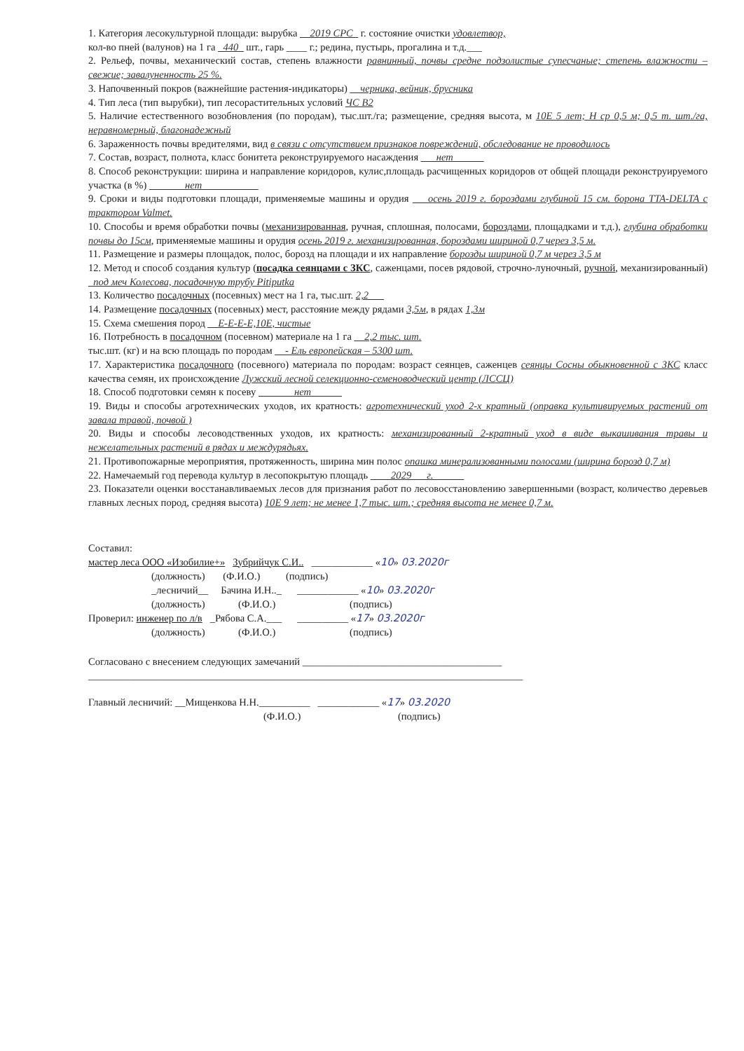1. Категория лесокультурной площади: вырубка __2019 СРС_ г. состояние очистки удовлетвор,
кол-во пней (валунов) на 1 га _440_ шт., гарь ____ г.; редина, пустырь, прогалина и т.д.___
2. Рельеф, почвы, механический состав, степень влажности равнинный, почвы средне подзолистые супесчаные; степень влажности – свежие; завалуненность 25 %.
3. Напочвенный покров (важнейшие растения-индикаторы) __черника, вейник, брусника
4. Тип леса (тип вырубки), тип лесорастительных условий ЧС В2
5. Наличие естественного возобновления (по породам), тыс.шт./га; размещение, средняя высота, м 10Е 5 лет; Н ср 0,5 м; 0,5 т. шт./га, неравномерный, благонадежный
6. Зараженность почвы вредителями, вид в связи с отсутствием признаков повреждений, обследование не проводилось
7. Состав, возраст, полнота, класс бонитета реконструируемого насаждения ___нет______
8. Способ реконструкции: ширина и направление коридоров, кулис,площадь расчищенных коридоров от общей площади реконструируемого участка (в %) _______нет___________
9. Сроки и виды подготовки площади, применяемые машины и орудия ___осень 2019 г. бороздами глубиной 15 см. борона TTA-DELTA с трактором Valmet.
10. Способы и время обработки почвы (механизированная, ручная, сплошная, полосами, бороздами, площадками и т.д.), глубина обработки почвы до 15см, применяемые машины и орудия осень 2019 г. механизированная, бороздами шириной 0,7 через 3,5 м.
11. Размещение и размеры площадок, полос, борозд на площади и их направление борозды шириной 0,7 м через 3,5 м
12. Метод и способ создания культур (посадка сеянцами с ЗКС, саженцами, посев рядовой, строчно-луночный, ручной, механизированный) _под меч Колесова, посадочную трубу Pitiputka
13. Количество посадочных (посевных) мест на 1 га, тыс.шт. 2,2___
14. Размещение посадочных (посевных) мест, расстояние между рядами 3,5м, в рядах 1,3м
15. Схема смешения пород __Е-Е-Е-Е,10Е, чистые
16. Потребность в посадочном (посевном) материале на 1 га __2,2 тыс. шт.
тыс.шт. (кг) и на всю площадь по породам __- Ель европейская – 5300 шт.
17. Характеристика посадочного (посевного) материала по породам: возраст сеянцев, саженцев сеянцы Сосны обыкновенной с ЗКС класс качества семян, их происхождение Лужский лесной селекционно-семеноводческий центр (ЛССЦ)
18. Способ подготовки семян к посеву _______нет______
19. Виды и способы агротехнических уходов, их кратность: агротехнический уход 2-х кратный (оправка культивируемых растений от завала травой, почвой )
20. Виды и способы лесоводственных уходов, их кратность: механизированный 2-кратный уход в виде выкашивания травы и нежелательных растений в рядах и междурядьях.
21. Противопожарные мероприятия, протяженность, ширина мин полос опашка минерализованными полосами (ширина борозд 0,7 м)
22. Намечаемый год перевода культур в лесопокрытую площадь ____2029___г.______
23. Показатели оценки восстанавливаемых лесов для признания работ по лесовосстановлению завершенными (возраст, количество деревьев главных лесных пород, средняя высота) 10Е 9 лет; не менее 1,7 тыс. шт.; средняя высота не менее 0,7 м.
Составил:
мастер леса ООО «Изобилие+» Зубрийчук С.И.. ____________ «10» 03.2020г
(должность) (Ф.И.О.) (подпись)
_лесничий__ Бачина И.Н.._ ____________ «10» 03.2020г
(должность) (Ф.И.О.) (подпись)
Проверил: инженер по л/в _Рябова С.А.___ __________ «17» 03.2020г
(должность) (Ф.И.О.) (подпись)
Согласовано с внесением следующих замечаний _______________________________________
_____________________________________________________________________________________
Главный лесничий: __Мищенкова Н.Н.__________ ____________ «17» 03.2020
(Ф.И.О.) (подпись)